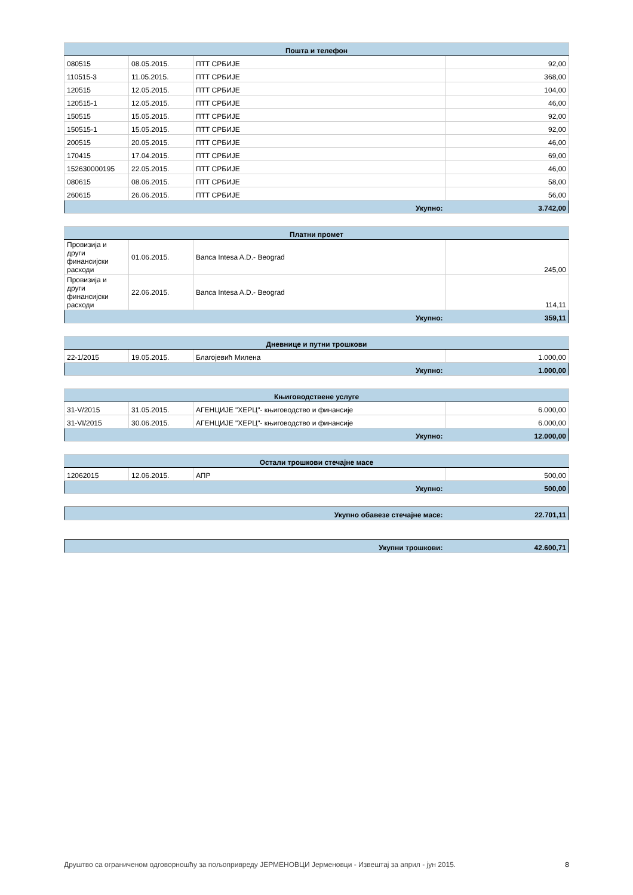| Пошта и телефон | | | |
| --- | --- | --- | --- |
| 080515 | 08.05.2015. | ПТТ СРБИЈЕ | 92,00 |
| 110515-3 | 11.05.2015. | ПТТ СРБИЈЕ | 368,00 |
| 120515 | 12.05.2015. | ПТТ СРБИЈЕ | 104,00 |
| 120515-1 | 12.05.2015. | ПТТ СРБИЈЕ | 46,00 |
| 150515 | 15.05.2015. | ПТТ СРБИЈЕ | 92,00 |
| 150515-1 | 15.05.2015. | ПТТ СРБИЈЕ | 92,00 |
| 200515 | 20.05.2015. | ПТТ СРБИЈЕ | 46,00 |
| 170415 | 17.04.2015. | ПТТ СРБИЈЕ | 69,00 |
| 152630000195 | 22.05.2015. | ПТТ СРБИЈЕ | 46,00 |
| 080615 | 08.06.2015. | ПТТ СРБИЈЕ | 58,00 |
| 260615 | 26.06.2015. | ПТТ СРБИЈЕ | 56,00 |
| Укупно: | | | 3.742,00 |
| Платни промет | | | |
| --- | --- | --- | --- |
| Провизија и други финансијски расходи | 01.06.2015. | Banca Intesa A.D.- Beograd | 245,00 |
| Провизија и други финансијски расходи | 22.06.2015. | Banca Intesa A.D.- Beograd | 114,11 |
| Укупно: | | | 359,11 |
| Дневнице и путни трошкови | | | |
| --- | --- | --- | --- |
| 22-1/2015 | 19.05.2015. | Благојевић Милена | 1.000,00 |
| Укупно: | | | 1.000,00 |
| Књиговодствене услуге | | | |
| --- | --- | --- | --- |
| 31-V/2015 | 31.05.2015. | АГЕНЦИЈЕ "ХЕРЦ"- књиговодство и финансије | 6.000,00 |
| 31-VI/2015 | 30.06.2015. | АГЕНЦИЈЕ "ХЕРЦ"- књиговодство и финансије | 6.000,00 |
| Укупно: | | | 12.000,00 |
| Остали трошкови стечајне масе | | | |
| --- | --- | --- | --- |
| 12062015 | 12.06.2015. | АПР | 500,00 |
| Укупно: | | | 500,00 |
| Укупно обавезе стечајне масе: | 22.701,11 |
| Укупни трошкови: | 42.600,71 |
Друштво са ограниченом одговорношћу за пољопривреду ЈЕРМЕНОВЦИ Јерменовци - Извештај за април - јун 2015. 8